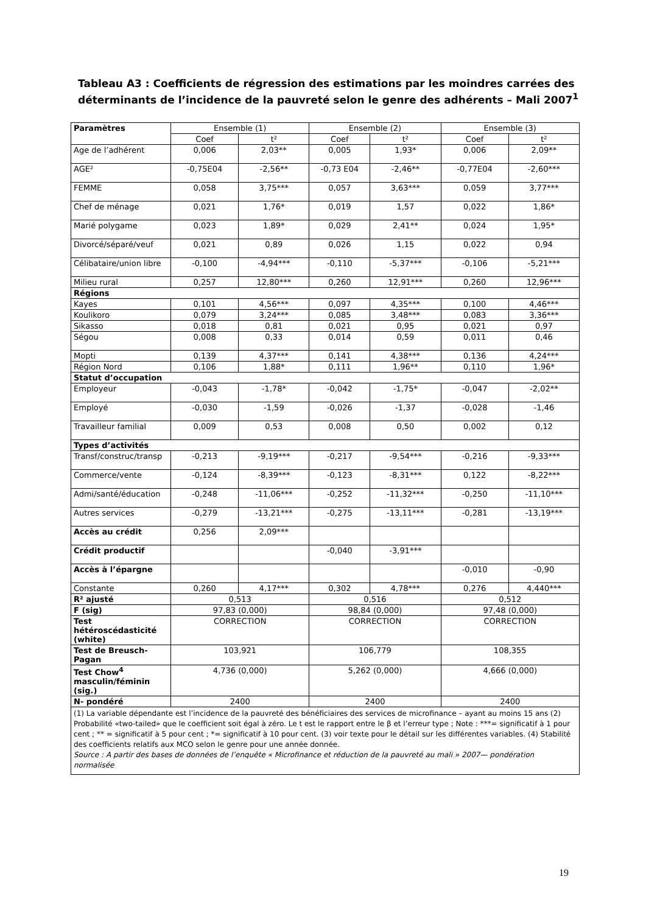Tableau A3 : Coefficients de régression des estimations par les moindres carrées des déterminants de l’incidence de la pauvreté selon le genre des adhérents – Mali 2007<sup>1</sup>
| Paramètres | Ensemble (1) | | Ensemble (2) | | Ensemble (3) | |
| --- | --- | --- | --- | --- | --- | --- |
| | Coef | t² | Coef | t² | Coef | t² |
| Age de l’adhérent | 0,006 | 2,03** | 0,005 | 1,93* | 0,006 | 2,09** |
| AGE² | -0,75E04 | -2,56** | -0,73 E04 | -2,46** | -0,77E04 | -2,60*** |
| FEMME | 0,058 | 3,75*** | 0,057 | 3,63*** | 0,059 | 3,77*** |
| Chef de ménage | 0,021 | 1,76* | 0,019 | 1,57 | 0,022 | 1,86* |
| Marié polygame | 0,023 | 1,89* | 0,029 | 2,41** | 0,024 | 1,95* |
| Divorcé/séparé/veuf | 0,021 | 0,89 | 0,026 | 1,15 | 0,022 | 0,94 |
| Célibataire/union libre | -0,100 | -4,94*** | -0,110 | -5,37*** | -0,106 | -5,21*** |
| Milieu rural | 0,257 | 12,80*** | 0,260 | 12,91*** | 0,260 | 12,96*** |
| Régions | | | | | | |
| Kayes | 0,101 | 4,56*** | 0,097 | 4,35*** | 0,100 | 4,46*** |
| Koulikoro | 0,079 | 3,24*** | 0,085 | 3,48*** | 0,083 | 3,36*** |
| Sikasso | 0,018 | 0,81 | 0,021 | 0,95 | 0,021 | 0,97 |
| Ségou | 0,008 | 0,33 | 0,014 | 0,59 | 0,011 | 0,46 |
| Mopti | 0,139 | 4,37*** | 0,141 | 4,38*** | 0,136 | 4,24*** |
| Région Nord | 0,106 | 1,88* | 0,111 | 1,96** | 0,110 | 1,96* |
| Statut d’occupation | | | | | | |
| Employeur | -0,043 | -1,78* | -0,042 | -1,75* | -0,047 | -2,02** |
| Employé | -0,030 | -1,59 | -0,026 | -1,37 | -0,028 | -1,46 |
| Travailleur familial | 0,009 | 0,53 | 0,008 | 0,50 | 0,002 | 0,12 |
| Types d’activités | | | | | | |
| Transf/construc/transp | -0,213 | -9,19*** | -0,217 | -9,54*** | -0,216 | -9,33*** |
| Commerce/vente | -0,124 | -8,39*** | -0,123 | -8,31*** | 0,122 | -8,22*** |
| Admi/santé/éducation | -0,248 | -11,06*** | -0,252 | -11,32*** | -0,250 | -11,10*** |
| Autres services | -0,279 | -13,21*** | -0,275 | -13,11*** | -0,281 | -13,19*** |
| Accès au crédit | 0,256 | 2,09*** | | | | |
| Crédit productif | | | -0,040 | -3,91*** | | |
| Accès à l’épargne | | | | | -0,010 | -0,90 |
| Constante | 0,260 | 4,17*** | 0,302 | 4,78*** | 0,276 | 4,440*** |
| R² ajusté | 0,513 | | 0,516 | | 0,512 | |
| F (sig) | 97,83 (0,000) | | 98,84 (0,000) | | 97,48 (0,000) | |
| Test hétéroscédasticité (white) | CORRECTION | | CORRECTION | | CORRECTION | |
| Test de Breusch-Pagan | 103,921 | | 106,779 | | 108,355 | |
| Test Chow<sup>4</sup> masculin/féminin (sig.) | 4,736 (0,000) | | 5,262 (0,000) | | 4,666 (0,000) | |
| N- pondéré | 2400 | | 2400 | | 2400 | |
| (1) La variable dépendante est l’incidence de la pauvreté des bénéficiaires des services de microfinance – ayant au moins 15 ans (2) Probabilité «two-tailed» que le coefficient soit égal à zéro. Le t est le rapport entre le β et l’erreur type ; Note : ***= significatif à 1 pour cent ; ** = significatif à 5 pour cent ; *= significatif à 10 pour cent. (3) voir texte pour le détail sur les différentes variables. (4) Stabilité des coefficients relatifs aux MCO selon le genre pour une année donnée. Source : A partir des bases de données de l’enquête « Microfinance et réduction de la pauvreté au mali » 2007— pondération normalisée | | | | | | |
19